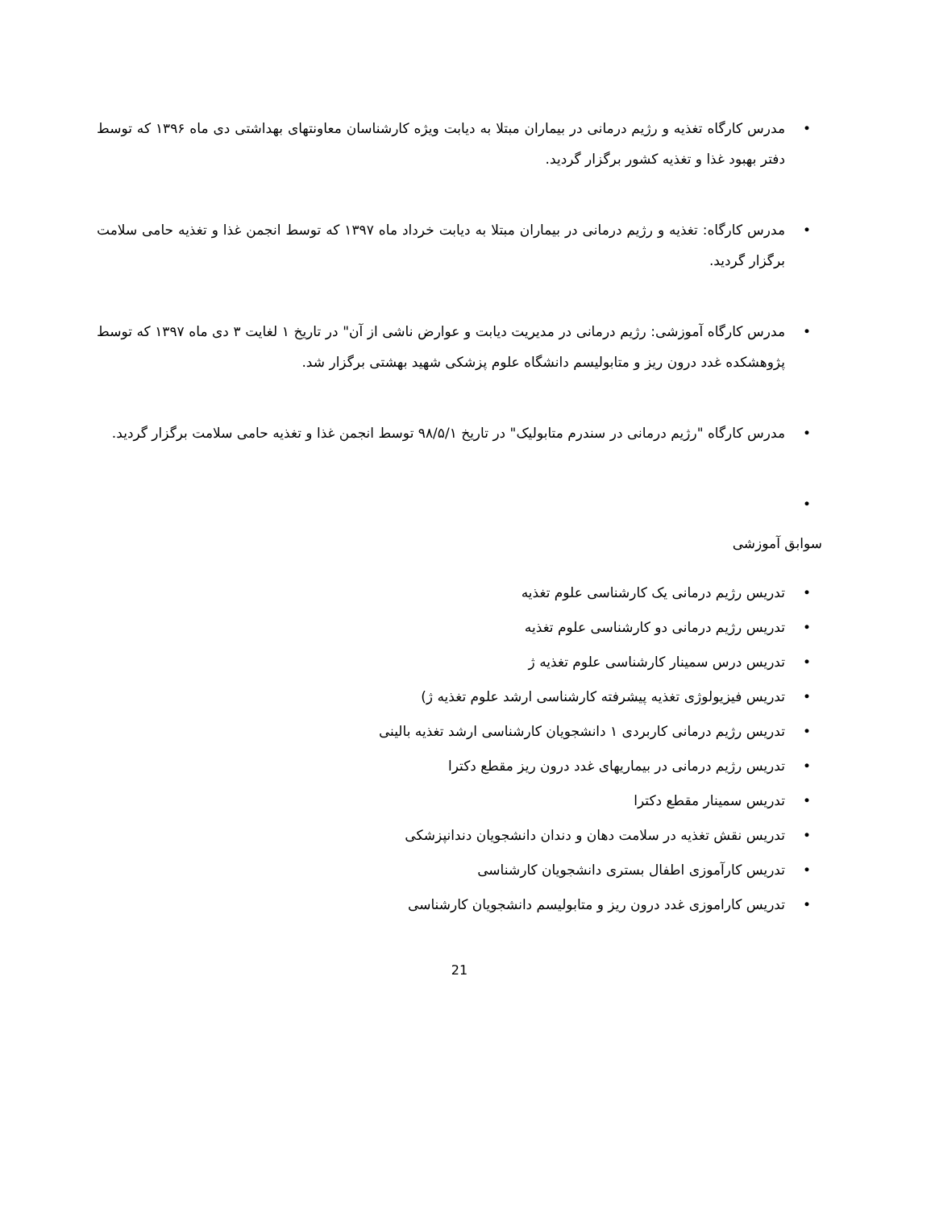• مدرس کارگاه تغذیه و رژیم درمانی در بیماران مبتلا به دیابت ویژه کارشناسان معاونتهای بهداشتی دی ماه ۱۳۹۶ که توسط دفتر بهبود غذا و تغذیه کشور برگزار گردید.
• مدرس کارگاه: تغذیه و رژیم درمانی در بیماران مبتلا به دیابت خرداد ماه ۱۳۹۷ که توسط انجمن غذا و تغذیه حامی سلامت برگزار گردید.
• مدرس کارگاه آموزشی: رژیم درمانی در مدیریت دیابت و عوارض ناشی از آن" در تاریخ ۱ لغایت ۳ دی ماه ۱۳۹۷ که توسط پژوهشکده غدد درون ریز و متابولیسم دانشگاه علوم پزشکی شهید بهشتی برگزار شد.
• مدرس کارگاه "رژیم درمانی در سندرم متابولیک" در تاریخ ۹۸/۵/۱ توسط انجمن غذا و تغذیه حامی سلامت برگزار گردید.
•
سوابق آموزشی
• تدریس رژیم درمانی یک کارشناسی علوم تغذیه
• تدریس رژیم درمانی دو کارشناسی علوم تغذیه
• تدریس درس سمینار کارشناسی علوم تغذیه ژ
• تدریس فیزیولوژی تغذیه پیشرفته کارشناسی ارشد علوم تغذیه ژ)
• تدریس رژیم درمانی کاربردی ۱ دانشجویان کارشناسی ارشد تغذیه بالینی
• تدریس رژیم درمانی در بیماریهای غدد درون ریز مقطع دکترا
• تدریس سمینار مقطع دکترا
• تدریس نقش تغذیه در سلامت دهان و دندان دانشجویان دندانپزشکی
• تدریس کارآموزی اطفال بستری دانشجویان کارشناسی
• تدریس کاراموزی غدد درون ریز و متابولیسم دانشجویان کارشناسی
21